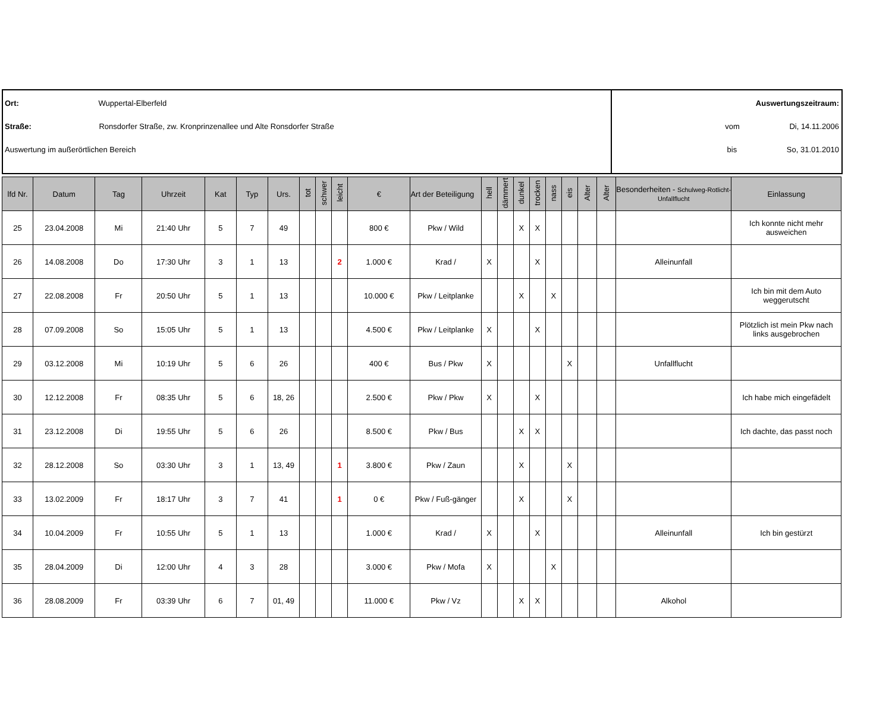Ort: Wuppertal-Elberfeld
Straße: Ronsdorfer Straße, zw. Kronprinzenallee und Alte Ronsdorfer Straße
Auswertung im außerörtlichen Bereich
Auswertungszeitraum:
vom Di, 14.11.2006
bis So, 31.01.2010
| lfd Nr. | Datum | Tag | Uhrzeit | Kat | Typ | Urs. | tot | schwer | leicht | € | Art der Beteiligung | hell | dämmert | dunkel | trocken | nass | eis | Alter | Alter | Besonderheiten - Schulweg-Rotlicht-Unfallflucht | Einlassung |
| --- | --- | --- | --- | --- | --- | --- | --- | --- | --- | --- | --- | --- | --- | --- | --- | --- | --- | --- | --- | --- | --- |
| 25 | 23.04.2008 | Mi | 21:40 Uhr | 5 | 7 | 49 | | | | 800 € | Pkw / Wild | | | X | X | | | | | | Ich konnte nicht mehr ausweichen |
| 26 | 14.08.2008 | Do | 17:30 Uhr | 3 | 1 | 13 | | | 2 | 1.000 € | Krad / | X | | | X | | | | | Alleinunfall | |
| 27 | 22.08.2008 | Fr | 20:50 Uhr | 5 | 1 | 13 | | | | 10.000 € | Pkw / Leitplanke | | | X | | X | | | | | Ich bin mit dem Auto weggerutscht |
| 28 | 07.09.2008 | So | 15:05 Uhr | 5 | 1 | 13 | | | | 4.500 € | Pkw / Leitplanke | X | | | X | | | | | | Plötzlich ist mein Pkw nach links ausgebrochen |
| 29 | 03.12.2008 | Mi | 10:19 Uhr | 5 | 6 | 26 | | | | 400 € | Bus / Pkw | X | | | | | X | | | Unfallflucht | |
| 30 | 12.12.2008 | Fr | 08:35 Uhr | 5 | 6 | 18, 26 | | | | 2.500 € | Pkw / Pkw | X | | | X | | | | | | Ich habe mich eingefädelt |
| 31 | 23.12.2008 | Di | 19:55 Uhr | 5 | 6 | 26 | | | | 8.500 € | Pkw / Bus | | | X | X | | | | | | Ich dachte, das passt noch |
| 32 | 28.12.2008 | So | 03:30 Uhr | 3 | 1 | 13, 49 | | | 1 | 3.800 € | Pkw / Zaun | | | X | | | X | | | | |
| 33 | 13.02.2009 | Fr | 18:17 Uhr | 3 | 7 | 41 | | | 1 | 0 € | Pkw / Fuß-gänger | | | X | | | X | | | | |
| 34 | 10.04.2009 | Fr | 10:55 Uhr | 5 | 1 | 13 | | | | 1.000 € | Krad / | X | | | X | | | | | Alleinunfall | Ich bin gestürzt |
| 35 | 28.04.2009 | Di | 12:00 Uhr | 4 | 3 | 28 | | | | 3.000 € | Pkw / Mofa | X | | | | X | | | | | |
| 36 | 28.08.2009 | Fr | 03:39 Uhr | 6 | 7 | 01, 49 | | | | 11.000 € | Pkw / Vz | | | X | X | | | | | Alkohol | |